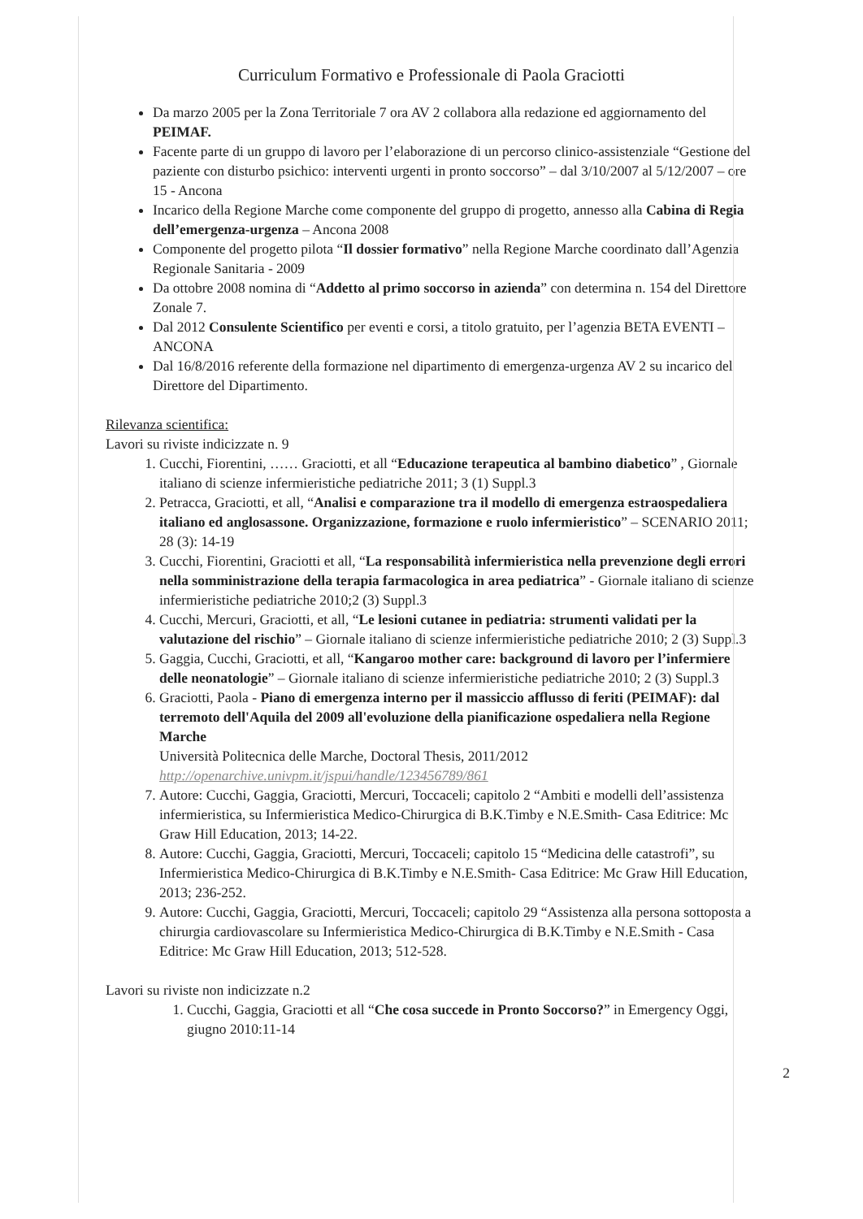Curriculum Formativo e Professionale di Paola Graciotti
Da marzo 2005 per la Zona Territoriale 7 ora AV 2 collabora alla redazione ed aggiornamento del PEIMAF.
Facente parte di un gruppo di lavoro per l’elaborazione di un percorso clinico-assistenziale “Gestione del paziente con disturbo psichico: interventi urgenti in pronto soccorso” – dal 3/10/2007 al 5/12/2007 – ore 15 - Ancona
Incarico della Regione Marche come componente del gruppo di progetto, annesso alla Cabina di Regia dell’emergenza-urgenza – Ancona 2008
Componente del progetto pilota “Il dossier formativo” nella Regione Marche coordinato dall’Agenzia Regionale Sanitaria - 2009
Da ottobre 2008 nomina di “Addetto al primo soccorso in azienda” con determina n. 154 del Direttore Zonale 7.
Dal 2012 Consulente Scientifico per eventi e corsi, a titolo gratuito, per l’agenzia BETA EVENTI – ANCONA
Dal 16/8/2016 referente della formazione nel dipartimento di emergenza-urgenza AV 2 su incarico del Direttore del Dipartimento.
Rilevanza scientifica:
Lavori su riviste indicizzate n. 9
1. Cucchi, Fiorentini, …… Graciotti, et all “Educazione terapeutica al bambino diabetico” , Giornale italiano di scienze infermieristiche pediatriche 2011; 3 (1) Suppl.3
2. Petracca, Graciotti, et all, “Analisi e comparazione tra il modello di emergenza estraospedaliera italiano ed anglosassone. Organizzazione, formazione e ruolo infermieristico” – SCENARIO 2011; 28 (3): 14-19
3. Cucchi, Fiorentini, Graciotti et all, “La responsabilità infermieristica nella prevenzione degli errori nella somministrazione della terapia farmacologica in area pediatrica” - Giornale italiano di scienze infermieristiche pediatriche 2010;2 (3) Suppl.3
4. Cucchi, Mercuri, Graciotti, et all, “Le lesioni cutanee in pediatria: strumenti validati per la valutazione del rischio” – Giornale italiano di scienze infermieristiche pediatriche 2010; 2 (3) Suppl.3
5. Gaggia, Cucchi, Graciotti, et all, “Kangaroo mother care: background di lavoro per l’infermiere delle neonatologie” – Giornale italiano di scienze infermieristiche pediatriche 2010; 2 (3) Suppl.3
6. Graciotti, Paola - Piano di emergenza interno per il massiccio afflusso di feriti (PEIMAF): dal terremoto dell'Aquila del 2009 all'evoluzione della pianificazione ospedaliera nella Regione Marche
Università Politecnica delle Marche, Doctoral Thesis, 2011/2012
http://openarchive.univpm.it/jspui/handle/123456789/861
7. Autore: Cucchi, Gaggia, Graciotti, Mercuri, Toccaceli; capitolo 2 “Ambiti e modelli dell’assistenza infermieristica, su Infermieristica Medico-Chirurgica di B.K.Timby e N.E.Smith- Casa Editrice: Mc Graw Hill Education, 2013; 14-22.
8. Autore: Cucchi, Gaggia, Graciotti, Mercuri, Toccaceli; capitolo 15 “Medicina delle catastrofi”, su Infermieristica Medico-Chirurgica di B.K.Timby e N.E.Smith- Casa Editrice: Mc Graw Hill Education, 2013; 236-252.
9. Autore: Cucchi, Gaggia, Graciotti, Mercuri, Toccaceli; capitolo 29 “Assistenza alla persona sottoposta a chirurgia cardiovascolare su Infermieristica Medico-Chirurgica di B.K.Timby e N.E.Smith - Casa Editrice: Mc Graw Hill Education, 2013; 512-528.
Lavori su riviste non indicizzate n.2
1. Cucchi, Gaggia, Graciotti et all “Che cosa succede in Pronto Soccorso?” in Emergency Oggi, giugno 2010:11-14
2